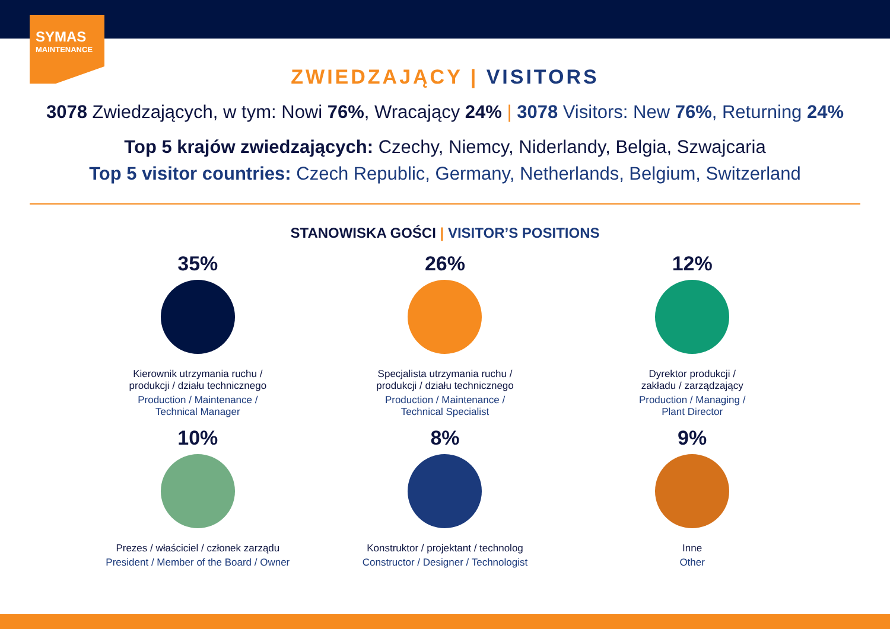SYMAS
MAINTENANCE
ZWIEDZAJĄCY | VISITORS
3078 Zwiedzających, w tym: Nowi 76%, Wracający 24% | 3078 Visitors: New 76%, Returning 24%
Top 5 krajów zwiedzających: Czechy, Niemcy, Niderlandy, Belgia, Szwajcaria
Top 5 visitor countries: Czech Republic, Germany, Netherlands, Belgium, Switzerland
STANOWISKA GOŚCI | VISITOR’S POSITIONS
35%
Kierownik utrzymania ruchu /
produkcji / działu technicznego
Production / Maintenance /
Technical Manager
26%
Specjalista utrzymania ruchu /
produkcji / działu technicznego
Production / Maintenance /
Technical Specialist
12%
Dyrektor produkcji /
zakładu / zarządzający
Production / Managing /
Plant Director
10%
Prezes / właściciel / członek zarządu
President / Member of the Board / Owner
8%
Konstruktor / projektant / technolog
Constructor / Designer / Technologist
9%
Inne
Other